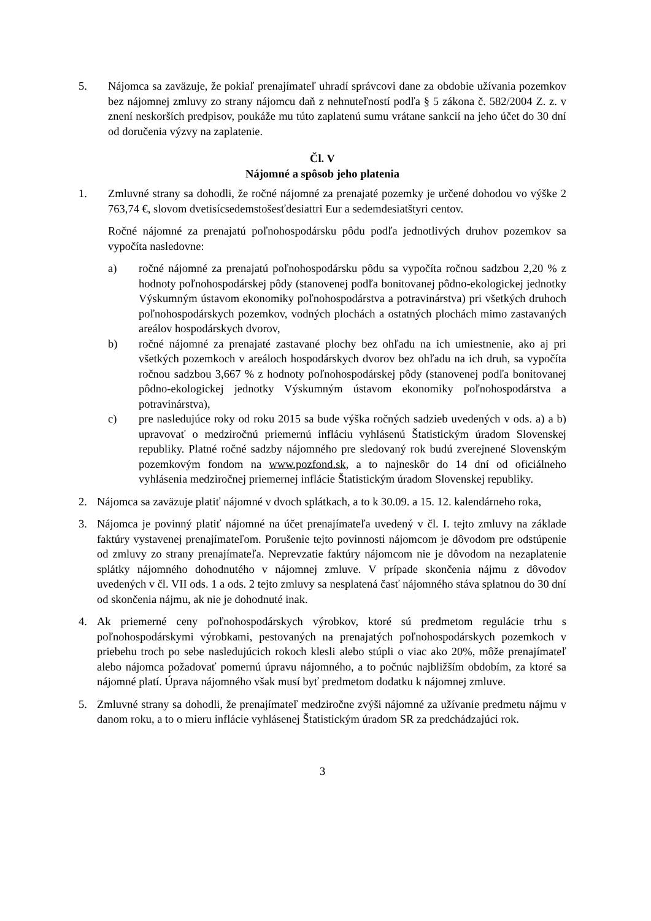5. Nájomca sa zaväzuje, že pokiaľ prenajímateľ uhradí správcovi dane za obdobie užívania pozemkov bez nájomnej zmluvy zo strany nájomcu daň z nehnuteľností podľa § 5 zákona č. 582/2004 Z. z. v znení neskorších predpisov, poukáže mu túto zaplatenú sumu vrátane sankcií na jeho účet do 30 dní od doručenia výzvy na zaplatenie.
Čl. V
Nájomné a spôsob jeho platenia
1. Zmluvné strany sa dohodli, že ročné nájomné za prenajaté pozemky je určené dohodou vo výške 2 763,74 €, slovom dvetisícsedemstošesťdesiattri Eur a sedemdesiatštyri centov.
Ročné nájomné za prenajatú poľnohospodársku pôdu podľa jednotlivých druhov pozemkov sa vypočíta nasledovne:
a) ročné nájomné za prenajatú poľnohospodársku pôdu sa vypočíta ročnou sadzbou 2,20 % z hodnoty poľnohospodárskej pôdy (stanovenej podľa bonitovanej pôdno-ekologickej jednotky Výskumným ústavom ekonomiky poľnohospodárstva a potravinárstva) pri všetkých druhoch poľnohospodárskych pozemkov, vodných plochách a ostatných plochách mimo zastavaných areálov hospodárskych dvorov,
b) ročné nájomné za prenajaté zastavané plochy bez ohľadu na ich umiestnenie, ako aj pri všetkých pozemkoch v areáloch hospodárskych dvorov bez ohľadu na ich druh, sa vypočíta ročnou sadzbou 3,667 % z hodnoty poľnohospodárskej pôdy (stanovenej podľa bonitovanej pôdno-ekologickej jednotky Výskumným ústavom ekonomiky poľnohospodárstva a potravinárstva),
c) pre nasledujúce roky od roku 2015 sa bude výška ročných sadzieb uvedených v ods. a) a b) upravovať o medziročnú priemernú infláciu vyhlásenú Štatistickým úradom Slovenskej republiky. Platné ročné sadzby nájomného pre sledovaný rok budú zverejnené Slovenským pozemkovým fondom na www.pozfond.sk, a to najneskôr do 14 dní od oficiálneho vyhlásenia medziročnej priemernej inflácie Štatistickým úradom Slovenskej republiky.
2. Nájomca sa zaväzuje platiť nájomné v dvoch splátkach, a to k 30.09. a 15. 12. kalendárneho roka,
3. Nájomca je povinný platiť nájomné na účet prenajímateľa uvedený v čl. I. tejto zmluvy na základe faktúry vystavenej prenajímateľom. Porušenie tejto povinnosti nájomcom je dôvodom pre odstúpenie od zmluvy zo strany prenajímateľa. Neprevzatie faktúry nájomcom nie je dôvodom na nezaplatenie splátky nájomného dohodnutého v nájomnej zmluve. V prípade skončenia nájmu z dôvodov uvedených v čl. VII ods. 1 a ods. 2 tejto zmluvy sa nesplatená časť nájomného stáva splatnou do 30 dní od skončenia nájmu, ak nie je dohodnuté inak.
4. Ak priemerné ceny poľnohospodárskych výrobkov, ktoré sú predmetom regulácie trhu s poľnohospodárskymi výrobkami, pestovaných na prenajatých poľnohospodárskych pozemkoch v priebehu troch po sebe nasledujúcich rokoch klesli alebo stúpli o viac ako 20%, môže prenajímateľ alebo nájomca požadovať pomernú úpravu nájomného, a to počnúc najbližším obdobím, za ktoré sa nájomné platí. Úprava nájomného však musí byť predmetom dodatku k nájomnej zmluve.
5. Zmluvné strany sa dohodli, že prenajímateľ medziročne zvýši nájomné za užívanie predmetu nájmu v danom roku, a to o mieru inflácie vyhlásenej Štatistickým úradom SR za predchádzajúci rok.
3